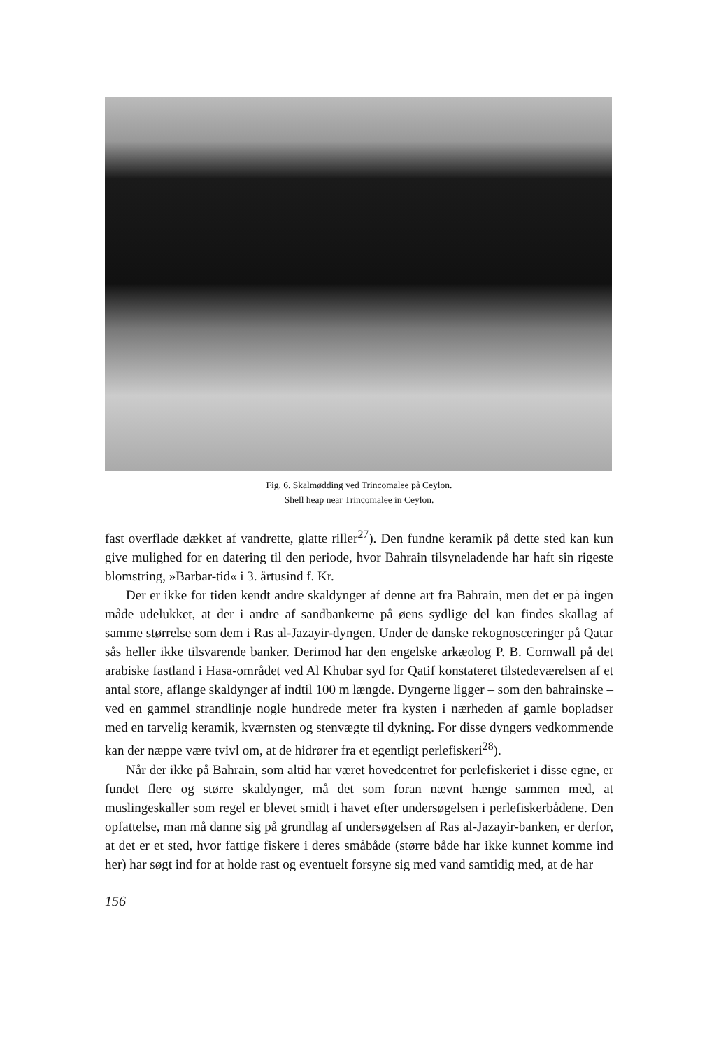Fig. 6. Skalmødding ved Trincomalee på Ceylon.
Shell heap near Trincomalee in Ceylon.
fast overflade dækket af vandrette, glatte riller<sup>27</sup>). Den fundne keramik på dette sted kan kun give mulighed for en datering til den periode, hvor Bahrain tilsyneladende har haft sin rigeste blomstring, »Barbar-tid« i 3. årtusind f. Kr.
Der er ikke for tiden kendt andre skaldynger af denne art fra Bahrain, men det er på ingen måde udelukket, at der i andre af sandbankerne på øens sydlige del kan findes skallag af samme størrelse som dem i Ras al-Jazayir-dyngen. Under de danske rekognosceringer på Qatar sås heller ikke tilsvarende banker. Derimod har den engelske arkæolog P. B. Cornwall på det arabiske fastland i Hasa-området ved Al Khubar syd for Qatif konstateret tilstedeværelsen af et antal store, aflange skaldynger af indtil 100 m længde. Dyngerne ligger – som den bahrainske – ved en gammel strandlinje nogle hundrede meter fra kysten i nærheden af gamle bopladser med en tarvelig keramik, kværnsten og stenvægte til dykning. For disse dyngers vedkommende kan der næppe være tvivl om, at de hidrører fra et egentligt perlefiskeri<sup>28</sup>).
Når der ikke på Bahrain, som altid har været hovedcentret for perlefiskeriet i disse egne, er fundet flere og større skaldynger, må det som foran nævnt hænge sammen med, at muslingeskaller som regel er blevet smidt i havet efter undersøgelsen i perlefiskerbådene. Den opfattelse, man må danne sig på grundlag af undersøgelsen af Ras al-Jazayir-banken, er derfor, at det er et sted, hvor fattige fiskere i deres småbåde (større både har ikke kunnet komme ind her) har søgt ind for at holde rast og eventuelt forsyne sig med vand samtidig med, at de har
156